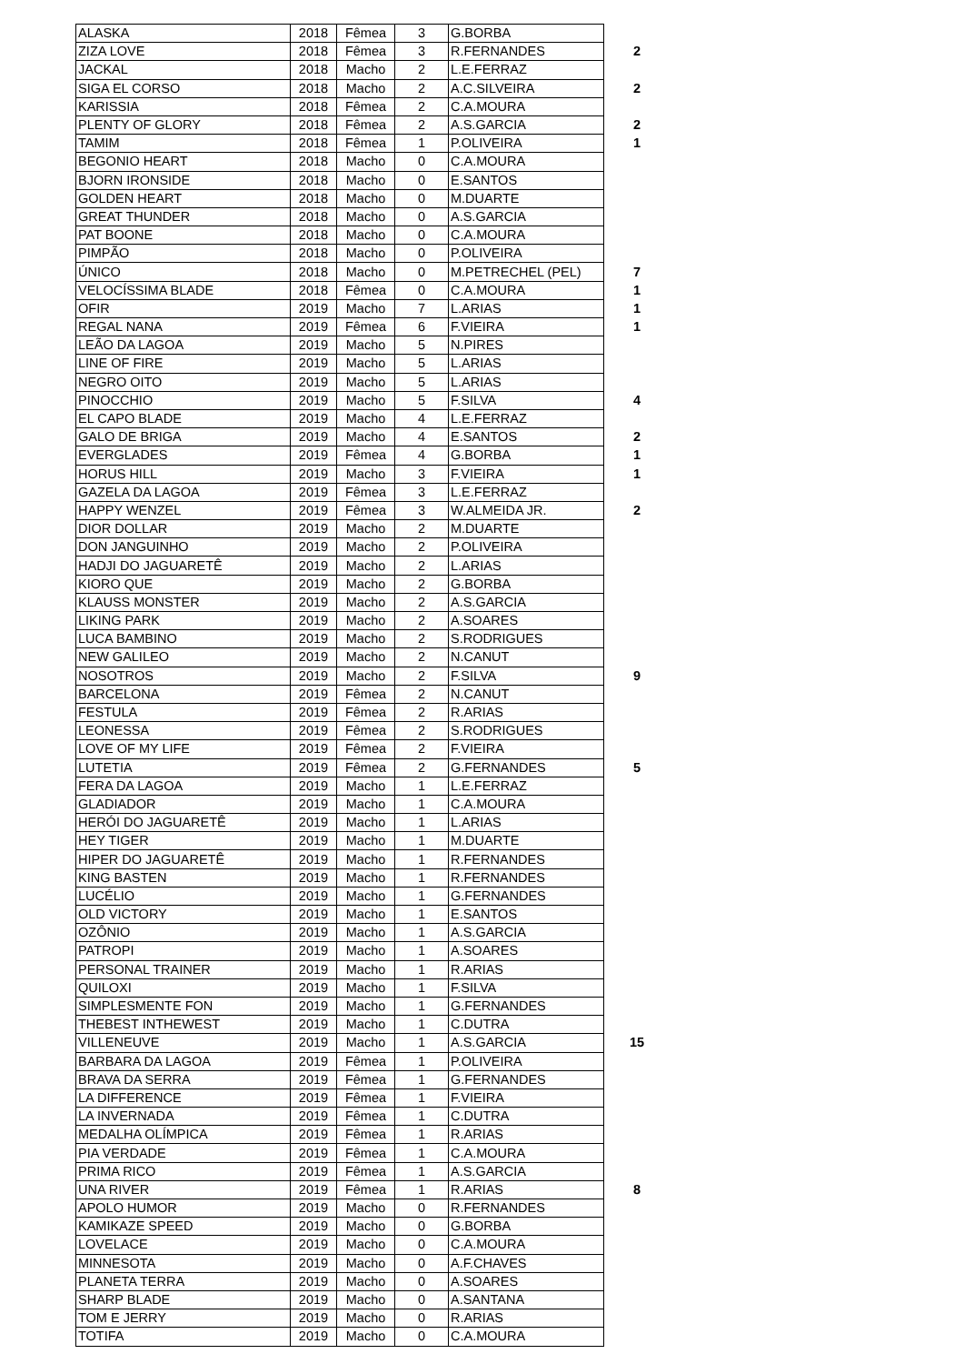| ALASKA | 2018 | Fêmea | 3 | G.BORBA | |
| ZIZA LOVE | 2018 | Fêmea | 3 | R.FERNANDES | 2 |
| JACKAL | 2018 | Macho | 2 | L.E.FERRAZ | |
| SIGA EL CORSO | 2018 | Macho | 2 | A.C.SILVEIRA | 2 |
| KARISSIA | 2018 | Fêmea | 2 | C.A.MOURA | |
| PLENTY OF GLORY | 2018 | Fêmea | 2 | A.S.GARCIA | 2 |
| TAMIM | 2018 | Fêmea | 1 | P.OLIVEIRA | 1 |
| BEGONIO HEART | 2018 | Macho | 0 | C.A.MOURA | |
| BJORN IRONSIDE | 2018 | Macho | 0 | E.SANTOS | |
| GOLDEN HEART | 2018 | Macho | 0 | M.DUARTE | |
| GREAT THUNDER | 2018 | Macho | 0 | A.S.GARCIA | |
| PAT BOONE | 2018 | Macho | 0 | C.A.MOURA | |
| PIMPÃO | 2018 | Macho | 0 | P.OLIVEIRA | |
| ÚNICO | 2018 | Macho | 0 | M.PETRECHEL (PEL) | 7 |
| VELOCÍSSIMA BLADE | 2018 | Fêmea | 0 | C.A.MOURA | 1 |
| OFIR | 2019 | Macho | 7 | L.ARIAS | 1 |
| REGAL NANA | 2019 | Fêmea | 6 | F.VIEIRA | 1 |
| LEÃO DA LAGOA | 2019 | Macho | 5 | N.PIRES | |
| LINE OF FIRE | 2019 | Macho | 5 | L.ARIAS | |
| NEGRO OITO | 2019 | Macho | 5 | L.ARIAS | |
| PINOCCHIO | 2019 | Macho | 5 | F.SILVA | 4 |
| EL CAPO BLADE | 2019 | Macho | 4 | L.E.FERRAZ | |
| GALO DE BRIGA | 2019 | Macho | 4 | E.SANTOS | 2 |
| EVERGLADES | 2019 | Fêmea | 4 | G.BORBA | 1 |
| HORUS HILL | 2019 | Macho | 3 | F.VIEIRA | 1 |
| GAZELA DA LAGOA | 2019 | Fêmea | 3 | L.E.FERRAZ | |
| HAPPY WENZEL | 2019 | Fêmea | 3 | W.ALMEIDA JR. | 2 |
| DIOR DOLLAR | 2019 | Macho | 2 | M.DUARTE | |
| DON JANGUINHO | 2019 | Macho | 2 | P.OLIVEIRA | |
| HADJI DO JAGUARETÊ | 2019 | Macho | 2 | L.ARIAS | |
| KIORO QUE | 2019 | Macho | 2 | G.BORBA | |
| KLAUSS MONSTER | 2019 | Macho | 2 | A.S.GARCIA | |
| LIKING PARK | 2019 | Macho | 2 | A.SOARES | |
| LUCA BAMBINO | 2019 | Macho | 2 | S.RODRIGUES | |
| NEW GALILEO | 2019 | Macho | 2 | N.CANUT | |
| NOSOTROS | 2019 | Macho | 2 | F.SILVA | 9 |
| BARCELONA | 2019 | Fêmea | 2 | N.CANUT | |
| FESTULA | 2019 | Fêmea | 2 | R.ARIAS | |
| LEONESSA | 2019 | Fêmea | 2 | S.RODRIGUES | |
| LOVE OF MY LIFE | 2019 | Fêmea | 2 | F.VIEIRA | |
| LUTETIA | 2019 | Fêmea | 2 | G.FERNANDES | 5 |
| FERA DA LAGOA | 2019 | Macho | 1 | L.E.FERRAZ | |
| GLADIADOR | 2019 | Macho | 1 | C.A.MOURA | |
| HERÓI DO JAGUARETÊ | 2019 | Macho | 1 | L.ARIAS | |
| HEY TIGER | 2019 | Macho | 1 | M.DUARTE | |
| HIPER DO JAGUARETÊ | 2019 | Macho | 1 | R.FERNANDES | |
| KING BASTEN | 2019 | Macho | 1 | R.FERNANDES | |
| LUCÉLIO | 2019 | Macho | 1 | G.FERNANDES | |
| OLD VICTORY | 2019 | Macho | 1 | E.SANTOS | |
| OZÔNIO | 2019 | Macho | 1 | A.S.GARCIA | |
| PATROPI | 2019 | Macho | 1 | A.SOARES | |
| PERSONAL TRAINER | 2019 | Macho | 1 | R.ARIAS | |
| QUILOXI | 2019 | Macho | 1 | F.SILVA | |
| SIMPLESMENTE FON | 2019 | Macho | 1 | G.FERNANDES | |
| THEBEST INTHEWEST | 2019 | Macho | 1 | C.DUTRA | |
| VILLENEUVE | 2019 | Macho | 1 | A.S.GARCIA | 15 |
| BARBARA DA LAGOA | 2019 | Fêmea | 1 | P.OLIVEIRA | |
| BRAVA DA SERRA | 2019 | Fêmea | 1 | G.FERNANDES | |
| LA DIFFERENCE | 2019 | Fêmea | 1 | F.VIEIRA | |
| LA INVERNADA | 2019 | Fêmea | 1 | C.DUTRA | |
| MEDALHA OLÍMPICA | 2019 | Fêmea | 1 | R.ARIAS | |
| PIA VERDADE | 2019 | Fêmea | 1 | C.A.MOURA | |
| PRIMA RICO | 2019 | Fêmea | 1 | A.S.GARCIA | |
| UNA RIVER | 2019 | Fêmea | 1 | R.ARIAS | 8 |
| APOLO HUMOR | 2019 | Macho | 0 | R.FERNANDES | |
| KAMIKAZE SPEED | 2019 | Macho | 0 | G.BORBA | |
| LOVELACE | 2019 | Macho | 0 | C.A.MOURA | |
| MINNESOTA | 2019 | Macho | 0 | A.F.CHAVES | |
| PLANETA TERRA | 2019 | Macho | 0 | A.SOARES | |
| SHARP BLADE | 2019 | Macho | 0 | A.SANTANA | |
| TOM E JERRY | 2019 | Macho | 0 | R.ARIAS | |
| TOTIFA | 2019 | Macho | 0 | C.A.MOURA | |